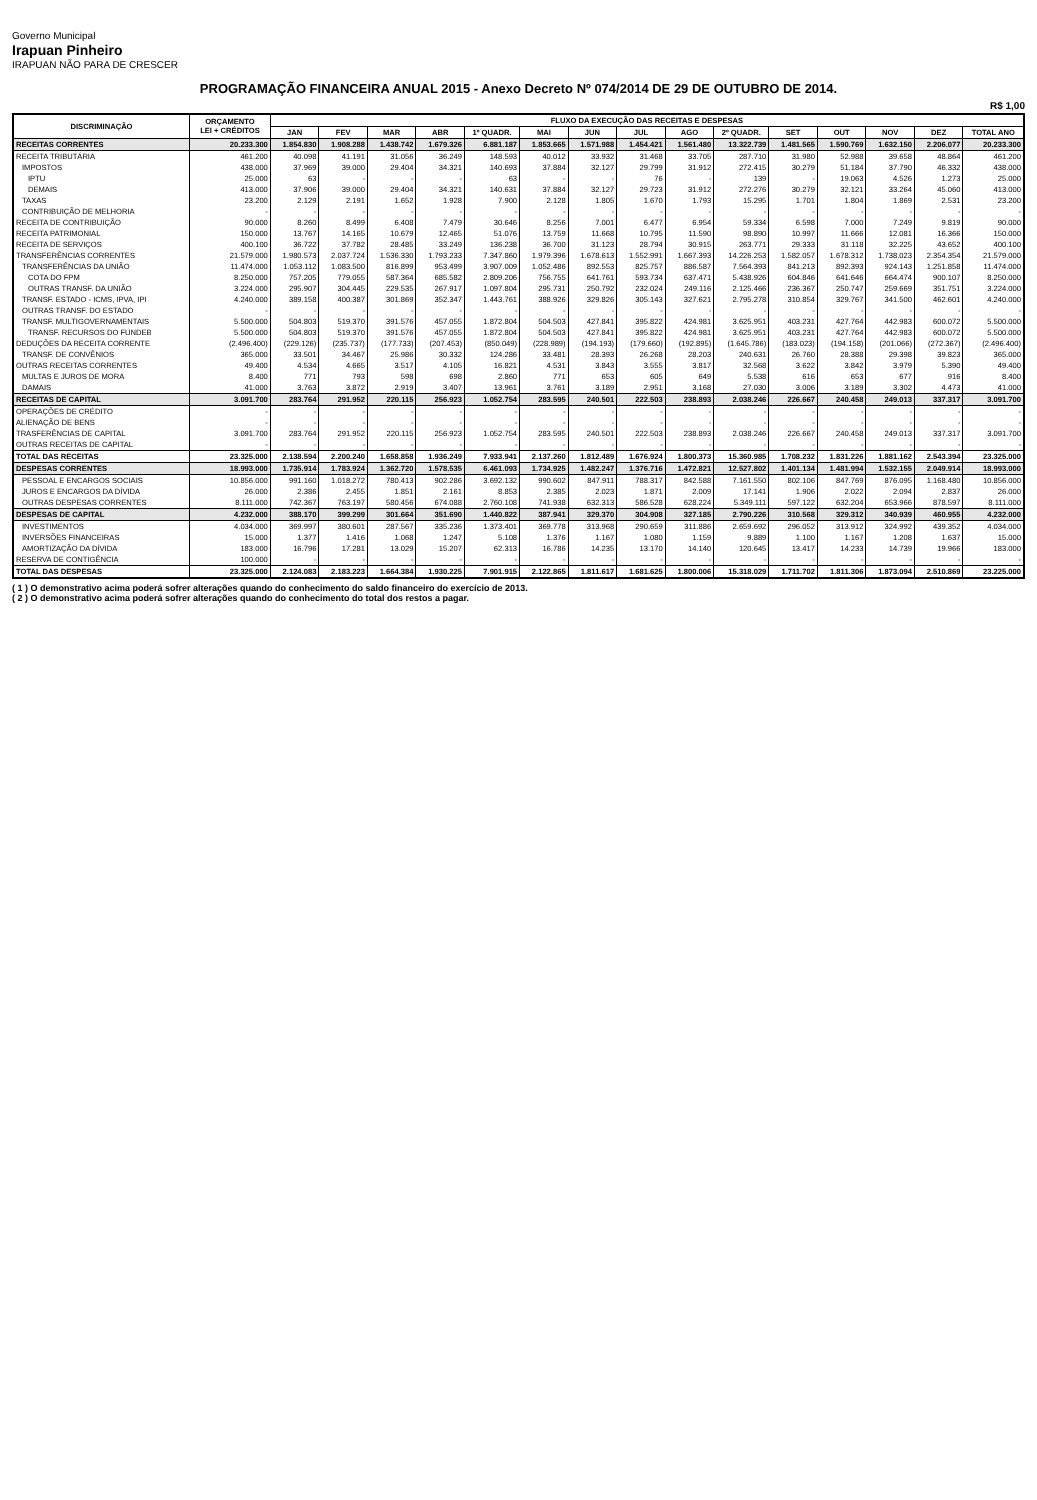Governo Municipal
Irapuan Pinheiro
IRAPUAN NÃO PARA DE CRESCER
PROGRAMAÇÃO FINANCEIRA ANUAL 2015 - Anexo Decreto Nº 074/2014 DE 29 DE OUTUBRO DE 2014.
R$ 1,00
| DISCRIMINAÇÃO | ORÇAMENTO LEI + CRÉDITOS | FLUXO DA EXECUÇÃO DAS RECEITAS E DESPESAS | | | | | | | | | | | | | | |
| --- | --- | --- | --- | --- | --- | --- | --- | --- | --- | --- | --- | --- | --- | --- | --- | --- |
| | | JAN | FEV | MAR | ABR | 1º QUADR. | MAI | JUN | JUL | AGO | 2º QUADR. | SET | OUT | NOV | DEZ | TOTAL ANO |
| RECEITAS CORRENTES | 20.233.300 | 1.854.830 | 1.908.288 | 1.438.742 | 1.679.326 | 6.881.187 | 1.853.665 | 1.571.988 | 1.454.421 | 1.561.480 | 13.322.739 | 1.481.565 | 1.590.769 | 1.632.150 | 2.206.077 | 20.233.300 |
| RECEITA TRIBUTÁRIA | 461.200 | 40.098 | 41.191 | 31.056 | 36.249 | 148.593 | 40.012 | 33.932 | 31.468 | 33.705 | 287.710 | 31.980 | 52.988 | 39.658 | 48.864 | 461.200 |
| IMPOSTOS | 438.000 | 37.969 | 39.000 | 29.404 | 34.321 | 140.693 | 37.884 | 32.127 | 29.799 | 31.912 | 272.415 | 30.279 | 51.184 | 37.790 | 46.332 | 438.000 |
| IPTU | 25.000 | 63 | - | - | - | 63 | - | - | 76 | - | 139 | - | 19.063 | 4.526 | 1.273 | 25.000 |
| DEMAIS | 413.000 | 37.906 | 39.000 | 29.404 | 34.321 | 140.631 | 37.884 | 32.127 | 29.723 | 31.912 | 272.276 | 30.279 | 32.121 | 33.264 | 45.060 | 413.000 |
| TAXAS | 23.200 | 2.129 | 2.191 | 1.652 | 1.928 | 7.900 | 2.128 | 1.805 | 1.670 | 1.793 | 15.295 | 1.701 | 1.804 | 1.869 | 2.531 | 23.200 |
| CONTRIBUIÇÃO DE MELHORIA | - | - | - | - | - | - | - | - | - | - | - | - | - | - | - | - |
| RECEITA DE CONTRIBUIÇÃO | 90.000 | 8.260 | 8.499 | 6.408 | 7.479 | 30.646 | 8.256 | 7.001 | 6.477 | 6.954 | 59.334 | 6.598 | 7.000 | 7.249 | 9.819 | 90.000 |
| RECEITA PATRIMONIAL | 150.000 | 13.767 | 14.165 | 10.679 | 12.465 | 51.076 | 13.759 | 11.668 | 10.795 | 11.590 | 98.890 | 10.997 | 11.666 | 12.081 | 16.366 | 150.000 |
| RECEITA DE SERVIÇOS | 400.100 | 36.722 | 37.782 | 28.485 | 33.249 | 136.238 | 36.700 | 31.123 | 28.794 | 30.915 | 263.771 | 29.333 | 31.118 | 32.225 | 43.652 | 400.100 |
| TRANSFERÊNCIAS CORRENTES | 21.579.000 | 1.980.573 | 2.037.724 | 1.536.330 | 1.793.233 | 7.347.860 | 1.979.396 | 1.678.613 | 1.552.991 | 1.667.393 | 14.226.253 | 1.582.057 | 1.678.312 | 1.738.023 | 2.354.354 | 21.579.000 |
| TRANSFERÊNCIAS DA UNIÃO | 11.474.000 | 1.053.112 | 1.083.500 | 816.899 | 953.499 | 3.907.009 | 1.052.486 | 892.553 | 825.757 | 886.587 | 7.564.393 | 841.213 | 892.393 | 924.143 | 1.251.858 | 11.474.000 |
| COTA DO FPM | 8.250.000 | 757.205 | 779.055 | 587.364 | 685.582 | 2.809.206 | 756.755 | 641.761 | 593.734 | 637.471 | 5.438.926 | 604.846 | 641.646 | 664.474 | 900.107 | 8.250.000 |
| OUTRAS TRANSF. DA UNIÃO | 3.224.000 | 295.907 | 304.445 | 229.535 | 267.917 | 1.097.804 | 295.731 | 250.792 | 232.024 | 249.116 | 2.125.466 | 236.367 | 250.747 | 259.669 | 351.751 | 3.224.000 |
| TRANSF. ESTADO - ICMS, IPVA, IPI | 4.240.000 | 389.158 | 400.387 | 301.869 | 352.347 | 1.443.761 | 388.926 | 329.826 | 305.143 | 327.621 | 2.795.278 | 310.854 | 329.767 | 341.500 | 462.601 | 4.240.000 |
| OUTRAS TRANSF. DO ESTADO | - | - | - | - | - | - | - | - | - | - | - | - | - | - | - | - |
| TRANSF. MULTIGOVERNAMENTAIS | 5.500.000 | 504.803 | 519.370 | 391.576 | 457.055 | 1.872.804 | 504.503 | 427.841 | 395.822 | 424.981 | 3.625.951 | 403.231 | 427.764 | 442.983 | 600.072 | 5.500.000 |
| TRANSF. RECURSOS DO FUNDEB | 5.500.000 | 504.803 | 519.370 | 391.576 | 457.055 | 1.872.804 | 504.503 | 427.841 | 395.822 | 424.981 | 3.625.951 | 403.231 | 427.764 | 442.983 | 600.072 | 5.500.000 |
| DEDUÇÕES DA RECEITA CORRENTE | (2.496.400) | (229.126) | (235.737) | (177.733) | (207.453) | (850.049) | (228.989) | (194.193) | (179.660) | (192.895) | (1.645.786) | (183.023) | (194.158) | (201.066) | (272.367) | (2.496.400) |
| TRANSF. DE CONVÊNIOS | 365.000 | 33.501 | 34.467 | 25.986 | 30.332 | 124.286 | 33.481 | 28.393 | 26.268 | 28.203 | 240.631 | 26.760 | 28.388 | 29.398 | 39.823 | 365.000 |
| OUTRAS RECEITAS CORRENTES | 49.400 | 4.534 | 4.665 | 3.517 | 4.105 | 16.821 | 4.531 | 3.843 | 3.555 | 3.817 | 32.568 | 3.622 | 3.842 | 3.979 | 5.390 | 49.400 |
| MULTAS E JUROS DE MORA | 8.400 | 771 | 793 | 598 | 698 | 2.860 | 771 | 653 | 605 | 649 | 5.538 | 616 | 653 | 677 | 916 | 8.400 |
| DAMAIS | 41.000 | 3.763 | 3.872 | 2.919 | 3.407 | 13.961 | 3.761 | 3.189 | 2.951 | 3.168 | 27.030 | 3.006 | 3.189 | 3.302 | 4.473 | 41.000 |
| RECEITAS DE CAPITAL | 3.091.700 | 283.764 | 291.952 | 220.115 | 256.923 | 1.052.754 | 283.595 | 240.501 | 222.503 | 238.893 | 2.038.246 | 226.667 | 240.458 | 249.013 | 337.317 | 3.091.700 |
| OPERAÇÕES DE CRÉDITO | - | - | - | - | - | - | - | - | - | - | - | - | - | - | - | - |
| ALIENAÇÃO DE BENS | - | - | - | - | - | - | - | - | - | - | - | - | - | - | - | - |
| TRASFERÊNCIAS DE CAPITAL | 3.091.700 | 283.764 | 291.952 | 220.115 | 256.923 | 1.052.754 | 283.595 | 240.501 | 222.503 | 238.893 | 2.038.246 | 226.667 | 240.458 | 249.013 | 337.317 | 3.091.700 |
| OUTRAS RECEITAS DE CAPITAL | - | - | - | - | - | - | - | - | - | - | - | - | - | - | - | - |
| TOTAL DAS RECEITAS | 23.325.000 | 2.138.594 | 2.200.240 | 1.658.858 | 1.936.249 | 7.933.941 | 2.137.260 | 1.812.489 | 1.676.924 | 1.800.373 | 15.360.985 | 1.708.232 | 1.831.226 | 1.881.162 | 2.543.394 | 23.325.000 |
| DESPESAS CORRENTES | 18.993.000 | 1.735.914 | 1.783.924 | 1.362.720 | 1.578.535 | 6.461.093 | 1.734.925 | 1.482.247 | 1.376.716 | 1.472.821 | 12.527.802 | 1.401.134 | 1.481.994 | 1.532.155 | 2.049.914 | 18.993.000 |
| PESSOAL E ENCARGOS SOCIAIS | 10.856.000 | 991.160 | 1.018.272 | 780.413 | 902.286 | 3.692.132 | 990.602 | 847.911 | 788.317 | 842.588 | 7.161.550 | 802.106 | 847.769 | 876.095 | 1.168.480 | 10.856.000 |
| JUROS E ENCARGOS DA DÍVIDA | 26.000 | 2.386 | 2.455 | 1.851 | 2.161 | 8.853 | 2.385 | 2.023 | 1.871 | 2.009 | 17.141 | 1.906 | 2.022 | 2.094 | 2.837 | 26.000 |
| OUTRAS DESPESAS CORRENTES | 8.111.000 | 742.367 | 763.197 | 580.456 | 674.088 | 2.760.108 | 741.938 | 632.313 | 586.528 | 628.224 | 5.349.111 | 597.122 | 632.204 | 653.966 | 878.597 | 8.111.000 |
| DESPESAS DE CAPITAL | 4.232.000 | 388.170 | 399.299 | 301.664 | 351.690 | 1.440.822 | 387.941 | 329.370 | 304.908 | 327.185 | 2.790.226 | 310.568 | 329.312 | 340.939 | 460.955 | 4.232.000 |
| INVESTIMENTOS | 4.034.000 | 369.997 | 380.601 | 287.567 | 335.236 | 1.373.401 | 369.778 | 313.968 | 290.659 | 311.886 | 2.659.692 | 296.052 | 313.912 | 324.992 | 439.352 | 4.034.000 |
| INVERSÕES FINANCEIRAS | 15.000 | 1.377 | 1.416 | 1.068 | 1.247 | 5.108 | 1.376 | 1.167 | 1.080 | 1.159 | 9.889 | 1.100 | 1.167 | 1.208 | 1.637 | 15.000 |
| AMORTIZAÇÃO DA DÍVIDA | 183.000 | 16.796 | 17.281 | 13.029 | 15.207 | 62.313 | 16.786 | 14.235 | 13.170 | 14.140 | 120.645 | 13.417 | 14.233 | 14.739 | 19.966 | 183.000 |
| RESERVA DE CONTIGÊNCIA | 100.000 | - | - | - | - | - | - | - | - | - | - | - | - | - | - | - |
| TOTAL DAS DESPESAS | 23.325.000 | 2.124.083 | 2.183.223 | 1.664.384 | 1.930.225 | 7.901.915 | 2.122.865 | 1.811.617 | 1.681.625 | 1.800.006 | 15.318.029 | 1.711.702 | 1.811.306 | 1.873.094 | 2.510.869 | 23.225.000 |
( 1 ) O demonstrativo acima poderá sofrer alterações quando do conhecimento do saldo financeiro do exercício de 2013.
( 2 ) O demonstrativo acima poderá sofrer alterações quando do conhecimento do total dos restos a pagar.